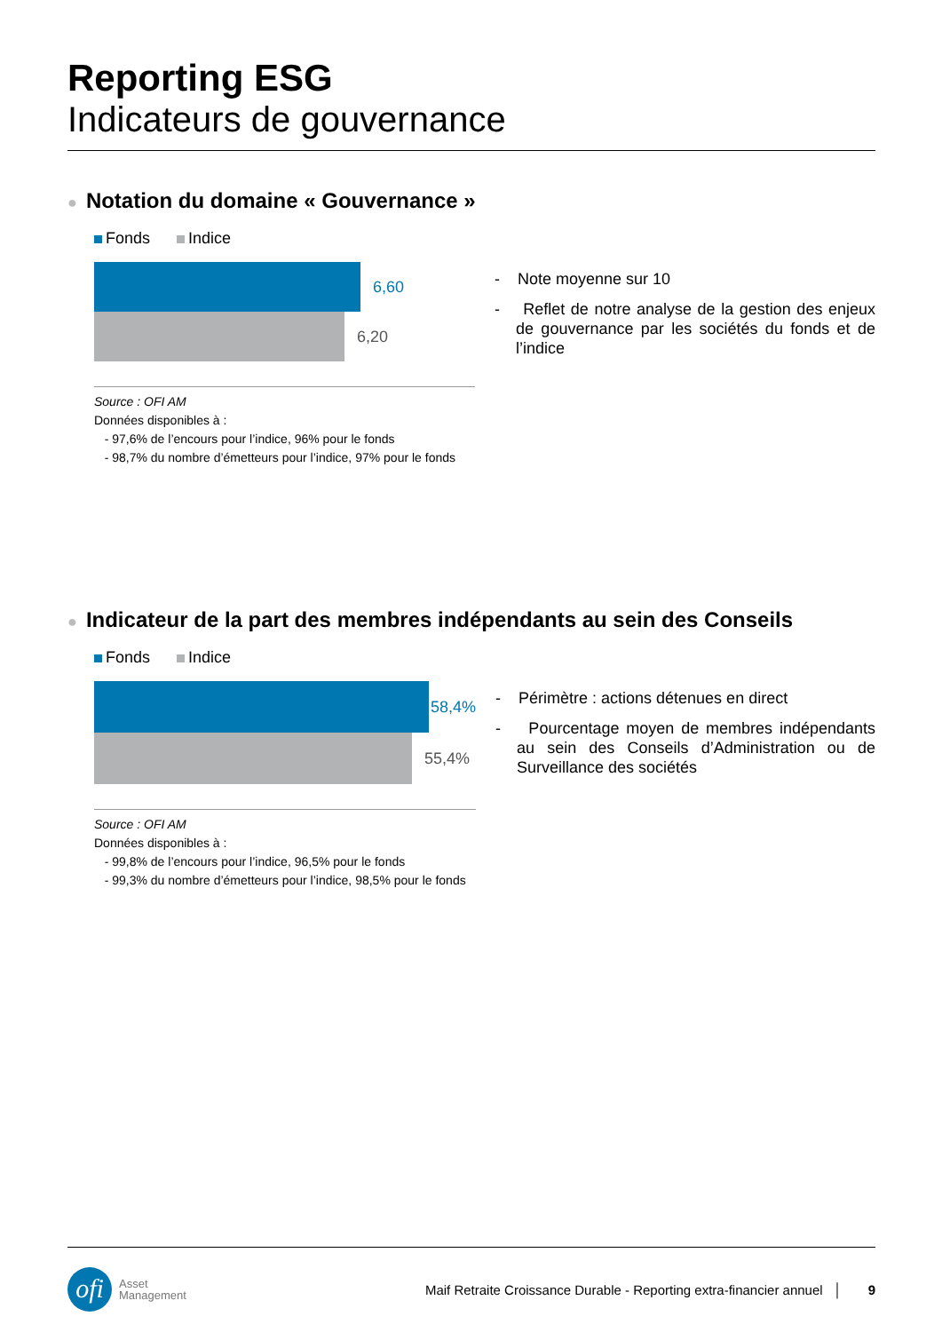Reporting ESG
Indicateurs de gouvernance
● Notation du domaine « Gouvernance »
Fonds Indice
6,60
6,20
Source : OFI AM
Données disponibles à :
- 97,6% de l’encours pour l’indice, 96% pour le fonds
- 98,7% du nombre d’émetteurs pour l’indice, 97% pour le fonds
- Note moyenne sur 10
- Reflet de notre analyse de la gestion des enjeux de gouvernance par les sociétés du fonds et de l’indice
● Indicateur de la part des membres indépendants au sein des Conseils
Fonds Indice
58,4%
55,4%
Source : OFI AM
Données disponibles à :
- 99,8% de l’encours pour l’indice, 96,5% pour le fonds
- 99,3% du nombre d’émetteurs pour l’indice, 98,5% pour le fonds
- Périmètre : actions détenues en direct
- Pourcentage moyen de membres indépendants au sein des Conseils d’Administration ou de Surveillance des sociétés
ofi
Asset
Management
Maif Retraite Croissance Durable - Reporting extra-financier annuel │ 9